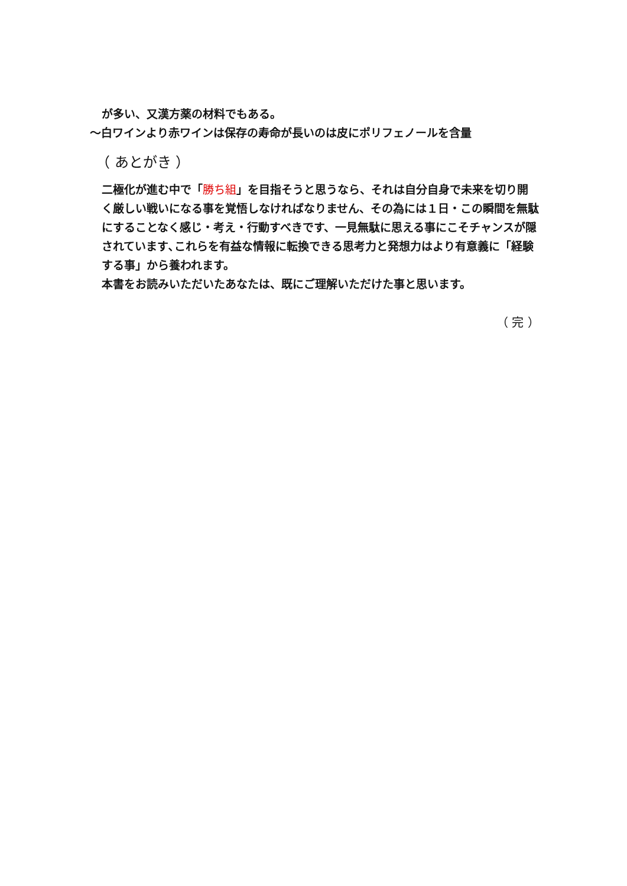が多い、又漢方薬の材料でもある。
～白ワインより赤ワインは保存の寿命が長いのは皮にポリフェノールを含量
（ あとがき ）
二極化が進む中で「勝ち組」を目指そうと思うなら、それは自分自身で未来を切り開く厳しい戦いになる事を覚悟しなければなりません、その為には１日・この瞬間を無駄にすることなく感じ・考え・行動すべきです、一見無駄に思える事にこそチャンスが隠されています､これらを有益な情報に転換できる思考力と発想力はより有意義に「経験する事」から養われます。
本書をお読みいただいたあなたは、既にご理解いただけた事と思います。
（ 完 ）